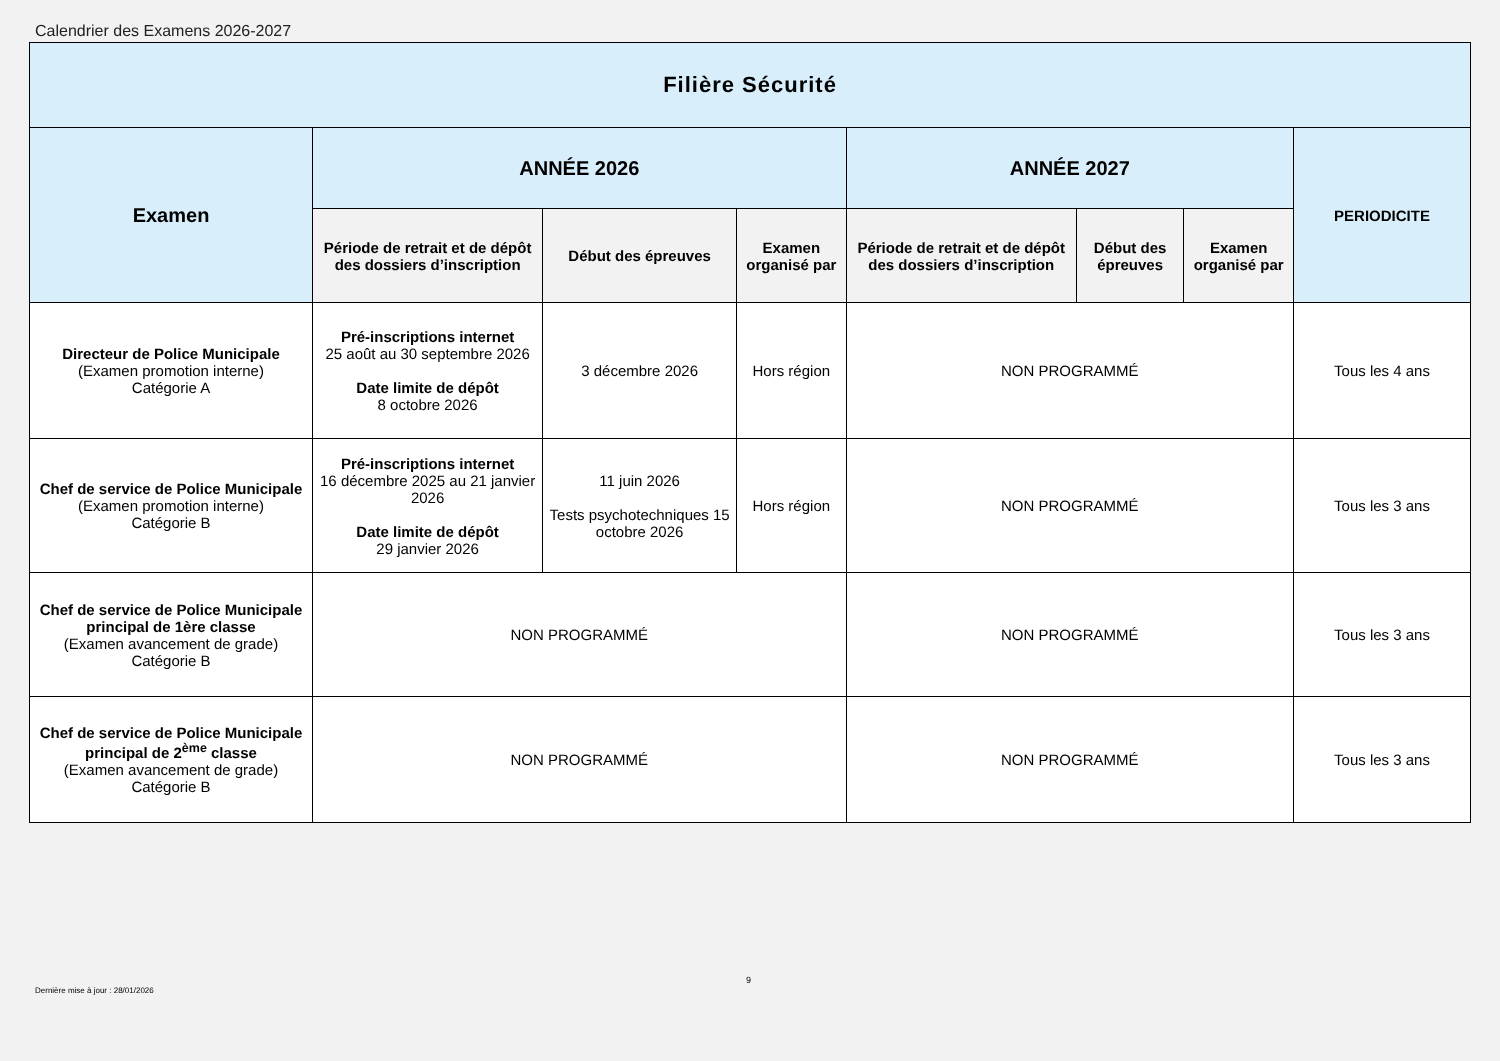Calendrier des Examens 2026-2027
| Filière Sécurité | | | | | | | |
| --- | --- | --- | --- | --- | --- | --- | --- |
| Examen | ANNÉE 2026 | | | ANNÉE 2027 | | | PERIODICITE |
| | Période de retrait et de dépôt des dossiers d’inscription | Début des épreuves | Examen organisé par | Période de retrait et de dépôt des dossiers d’inscription | Début des épreuves | Examen organisé par | |
| Directeur de Police Municipale (Examen promotion interne) Catégorie A | Pré-inscriptions internet 25 août au 30 septembre 2026 Date limite de dépôt 8 octobre 2026 | 3 décembre 2026 | Hors région | NON PROGRAMMÉ | | | Tous les 4 ans |
| Chef de service de Police Municipale (Examen promotion interne) Catégorie B | Pré-inscriptions internet 16 décembre 2025 au 21 janvier 2026 Date limite de dépôt 29 janvier 2026 | 11 juin 2026 Tests psychotechniques 15 octobre 2026 | Hors région | NON PROGRAMMÉ | | | Tous les 3 ans |
| Chef de service de Police Municipale principal de 1ère classe (Examen avancement de grade) Catégorie B | NON PROGRAMMÉ | | | NON PROGRAMMÉ | | | Tous les 3 ans |
| Chef de service de Police Municipale principal de 2<sup>ème</sup> classe (Examen avancement de grade) Catégorie B | NON PROGRAMMÉ | | | NON PROGRAMMÉ | | | Tous les 3 ans |
9
Dernière mise à jour : 28/01/2026